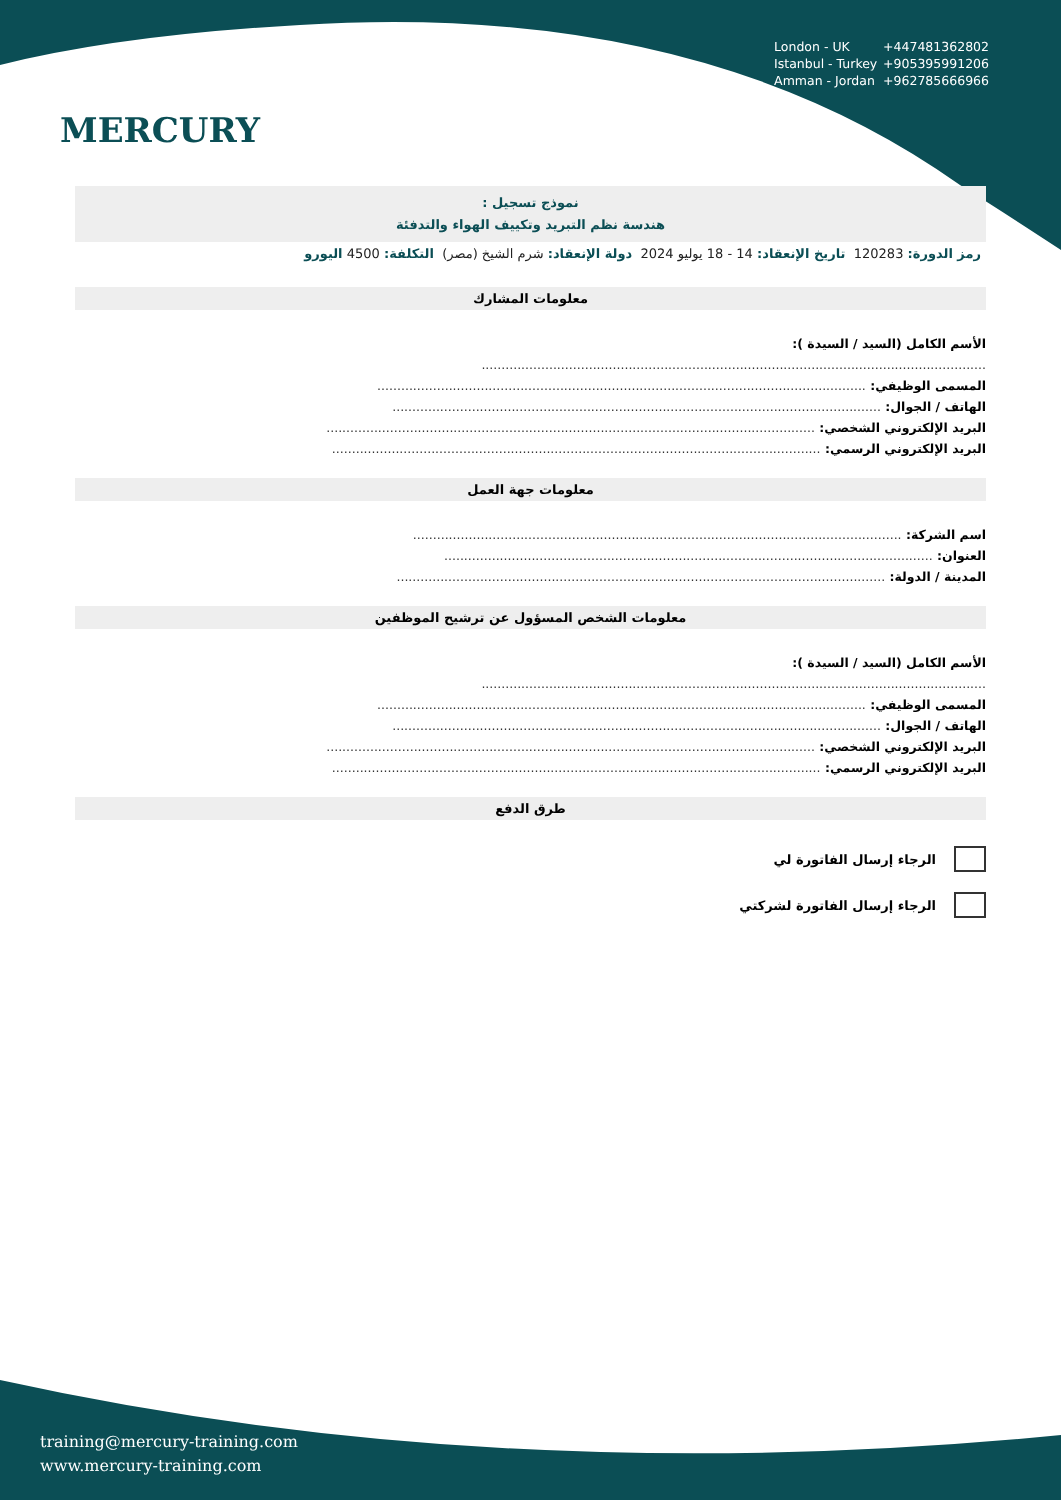MERCURY
London - UK +447481362802
Istanbul - Turkey +905395991206
Amman - Jordan +962785666966
نموذج تسجيل :
هندسة نظم التبريد وتكييف الهواء والتدفئة
رمز الدورة: 120283 تاريخ الإنعقاد: 14 - 18 يوليو 2024 دولة الإنعقاد: شرم الشيخ (مصر) التكلفة: 4500 اليورو
معلومات المشارك
الأسم الكامل (السيد / السيدة ):
...............................................................................................................................
المسمى الوظيفي: ...........................................................................................................................
الهاتف / الجوال: ...........................................................................................................................
البريد الإلكتروني الشخصي: ...........................................................................................................................
البريد الإلكتروني الرسمي: ...........................................................................................................................
معلومات جهة العمل
اسم الشركة: ...........................................................................................................................
العنوان: ...........................................................................................................................
المدينة / الدولة: ...........................................................................................................................
معلومات الشخص المسؤول عن ترشيح الموظفين
الأسم الكامل (السيد / السيدة ):
...............................................................................................................................
المسمى الوظيفي: ...........................................................................................................................
الهاتف / الجوال: ...........................................................................................................................
البريد الإلكتروني الشخصي: ...........................................................................................................................
البريد الإلكتروني الرسمي: ...........................................................................................................................
طرق الدفع
الرجاء إرسال الفاتورة لي
الرجاء إرسال الفاتورة لشركتي
training@mercury-training.com
www.mercury-training.com